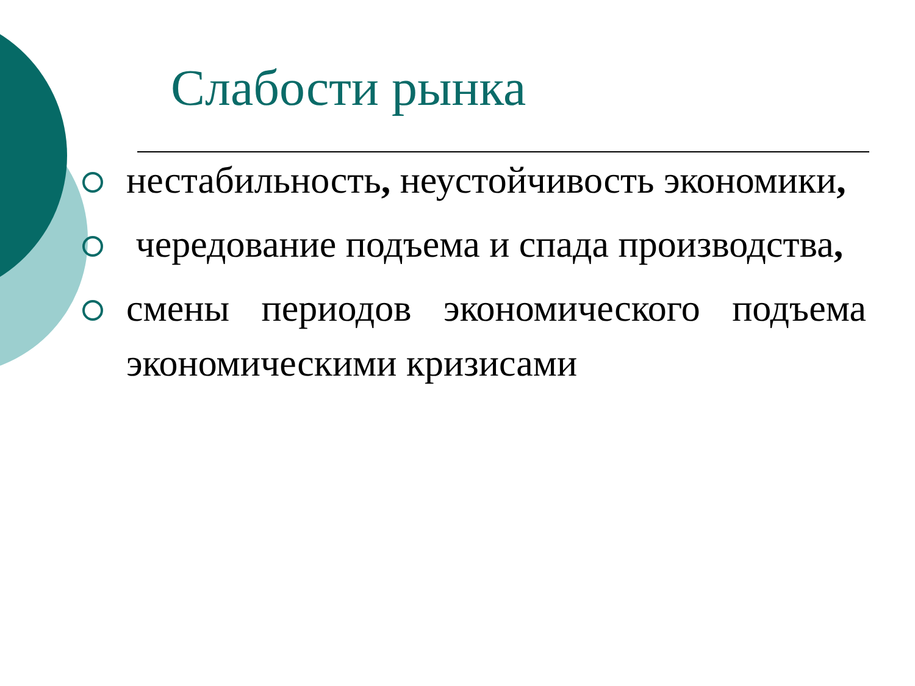Слабости рынка
нестабильность, неустойчивость экономики,
чередование подъема и спада производства,
смены периодов экономического подъема экономическими кризисами